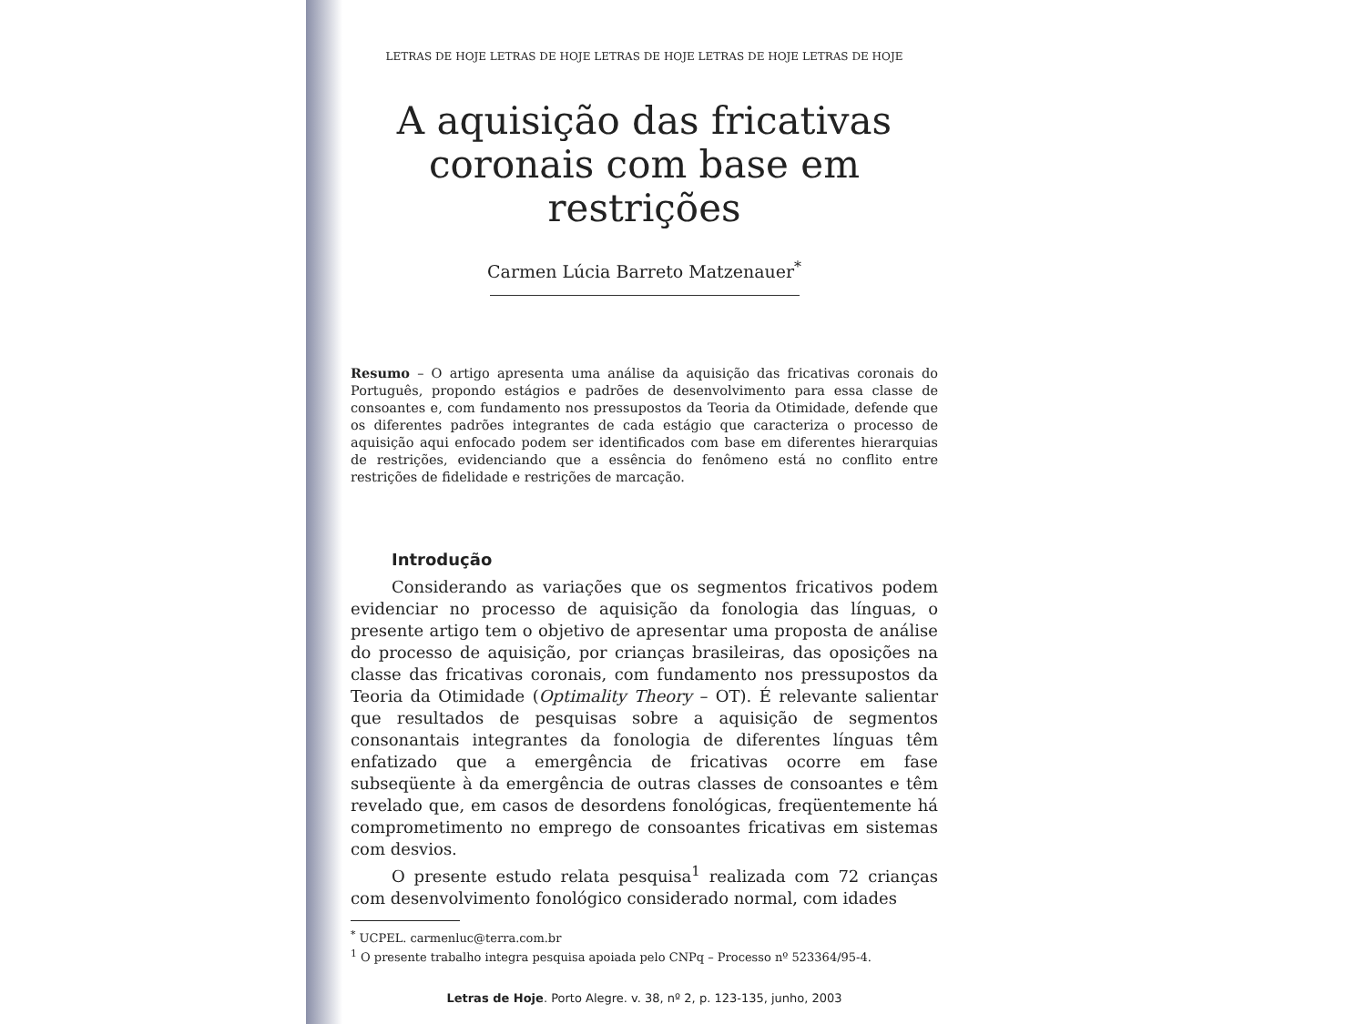LETRAS DE HOJE LETRAS DE HOJE LETRAS DE HOJE LETRAS DE HOJE LETRAS DE HOJE
A aquisição das fricativas coronais com base em restrições
Carmen Lúcia Barreto Matzenauer<sup>*</sup>
Resumo – O artigo apresenta uma análise da aquisição das fricativas coronais do Português, propondo estágios e padrões de desenvolvimento para essa classe de consoantes e, com fundamento nos pressupostos da Teoria da Otimidade, defende que os diferentes padrões integrantes de cada estágio que caracteriza o processo de aquisição aqui enfocado podem ser identificados com base em diferentes hierarquias de restrições, evidenciando que a essência do fenômeno está no conflito entre restrições de fidelidade e restrições de marcação.
Introdução
Considerando as variações que os segmentos fricativos podem evidenciar no processo de aquisição da fonologia das línguas, o presente artigo tem o objetivo de apresentar uma proposta de análise do processo de aquisição, por crianças brasileiras, das oposições na classe das fricativas coronais, com fundamento nos pressupostos da Teoria da Otimidade (Optimality Theory – OT). É relevante salientar que resultados de pesquisas sobre a aquisição de segmentos consonantais integrantes da fonologia de diferentes línguas têm enfatizado que a emergência de fricativas ocorre em fase subseqüente à da emergência de outras classes de consoantes e têm revelado que, em casos de desordens fonológicas, freqüentemente há comprometimento no emprego de consoantes fricativas em sistemas com desvios.
O presente estudo relata pesquisa<sup>1</sup> realizada com 72 crianças com desenvolvimento fonológico considerado normal, com idades
<sup>*</sup> UCPEL. carmenluc@terra.com.br
<sup>1</sup> O presente trabalho integra pesquisa apoiada pelo CNPq – Processo nº 523364/95-4.
Letras de Hoje. Porto Alegre. v. 38, nº 2, p. 123-135, junho, 2003